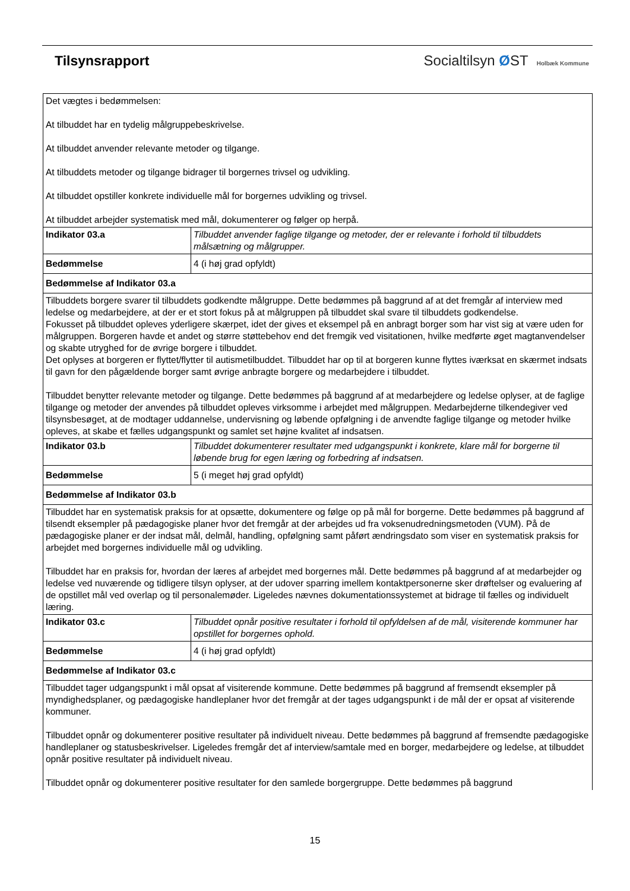Tilsynsrapport Socialtilsyn ØST Holbæk Kommune
| Det vægtes i bedømmelsen: At tilbuddet har en tydelig målgruppebeskrivelse. At tilbuddet anvender relevante metoder og tilgange. At tilbuddets metoder og tilgange bidrager til borgernes trivsel og udvikling. At tilbuddet opstiller konkrete individuelle mål for borgernes udvikling og trivsel. At tilbuddet arbejder systematisk med mål, dokumenterer og følger op herpå. | |
| Indikator 03.a | Tilbuddet anvender faglige tilgange og metoder, der er relevante i forhold til tilbuddets målsætning og målgrupper. |
| Bedømmelse | 4 (i høj grad opfyldt) |
| Bedømmelse af Indikator 03.a | |
| Tilbuddets borgere svarer til tilbuddets godkendte målgruppe. Dette bedømmes på baggrund af at det fremgår af interview med ledelse og medarbejdere, at der er et stort fokus på at målgruppen på tilbuddet skal svare til tilbuddets godkendelse. Fokusset på tilbuddet opleves yderligere skærpet, idet der gives et eksempel på en anbragt borger som har vist sig at være uden for målgruppen. Borgeren havde et andet og større støttebehov end det fremgik ved visitationen, hvilke medførte øget magtanvendelser og skabte utryghed for de øvrige borgere i tilbuddet. Det oplyses at borgeren er flyttet/flytter til autismetilbuddet. Tilbuddet har op til at borgeren kunne flyttes iværksat en skærmet indsats til gavn for den pågældende borger samt øvrige anbragte borgere og medarbejdere i tilbuddet. Tilbuddet benytter relevante metoder og tilgange. Dette bedømmes på baggrund af at medarbejdere og ledelse oplyser, at de faglige tilgange og metoder der anvendes på tilbuddet opleves virksomme i arbejdet med målgruppen. Medarbejderne tilkendegiver ved tilsynsbesøget, at de modtager uddannelse, undervisning og løbende opfølgning i de anvendte faglige tilgange og metoder hvilke opleves, at skabe et fælles udgangspunkt og samlet set højne kvalitet af indsatsen. | |
| Indikator 03.b | Tilbuddet dokumenterer resultater med udgangspunkt i konkrete, klare mål for borgerne til løbende brug for egen læring og forbedring af indsatsen. |
| Bedømmelse | 5 (i meget høj grad opfyldt) |
| Bedømmelse af Indikator 03.b | |
| Tilbuddet har en systematisk praksis for at opsætte, dokumentere og følge op på mål for borgerne. Dette bedømmes på baggrund af tilsendt eksempler på pædagogiske planer hvor det fremgår at der arbejdes ud fra voksenudredningsmetoden (VUM). På de pædagogiske planer er der indsat mål, delmål, handling, opfølgning samt påført ændringsdato som viser en systematisk praksis for arbejdet med borgernes individuelle mål og udvikling. Tilbuddet har en praksis for, hvordan der læres af arbejdet med borgernes mål. Dette bedømmes på baggrund af at medarbejder og ledelse ved nuværende og tidligere tilsyn oplyser, at der udover sparring imellem kontaktpersonerne sker drøftelser og evaluering af de opstillet mål ved overlap og til personalemøder. Ligeledes nævnes dokumentationssystemet at bidrage til fælles og individuelt læring. | |
| Indikator 03.c | Tilbuddet opnår positive resultater i forhold til opfyldelsen af de mål, visiterende kommuner har opstillet for borgernes ophold. |
| Bedømmelse | 4 (i høj grad opfyldt) |
| Bedømmelse af Indikator 03.c | |
| Tilbuddet tager udgangspunkt i mål opsat af visiterende kommune. Dette bedømmes på baggrund af fremsendt eksempler på myndighedsplaner, og pædagogiske handleplaner hvor det fremgår at der tages udgangspunkt i de mål der er opsat af visiterende kommuner. Tilbuddet opnår og dokumenterer positive resultater på individuelt niveau. Dette bedømmes på baggrund af fremsendte pædagogiske handleplaner og statusbeskrivelser. Ligeledes fremgår det af interview/samtale med en borger, medarbejdere og ledelse, at tilbuddet opnår positive resultater på individuelt niveau. Tilbuddet opnår og dokumenterer positive resultater for den samlede borgergruppe. Dette bedømmes på baggrund | |
15